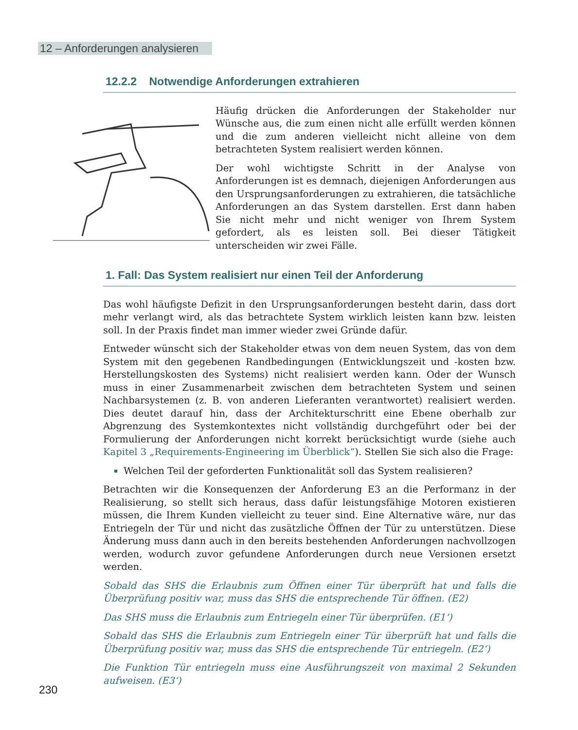12 – Anforderungen analysieren
12.2.2 Notwendige Anforderungen extrahieren
Häufig drücken die Anforderungen der Stakeholder nur Wünsche aus, die zum einen nicht alle erfüllt werden können und die zum anderen vielleicht nicht alleine von dem betrachteten System realisiert werden können.
Der wohl wichtigste Schritt in der Analyse von Anforderungen ist es demnach, diejenigen Anforderungen aus den Ursprungsanforderungen zu extrahieren, die tatsächliche Anforderungen an das System darstellen. Erst dann haben Sie nicht mehr und nicht weniger von Ihrem System gefordert, als es leisten soll. Bei dieser Tätigkeit unterscheiden wir zwei Fälle.
1. Fall: Das System realisiert nur einen Teil der Anforderung
Das wohl häufigste Defizit in den Ursprungsanforderungen besteht darin, dass dort mehr verlangt wird, als das betrachtete System wirklich leisten kann bzw. leisten soll. In der Praxis findet man immer wieder zwei Gründe dafür.
Entweder wünscht sich der Stakeholder etwas von dem neuen System, das von dem System mit den gegebenen Randbedingungen (Entwicklungszeit und -kosten bzw. Herstellungskosten des Systems) nicht realisiert werden kann. Oder der Wunsch muss in einer Zusammenarbeit zwischen dem betrachteten System und seinen Nachbarsystemen (z. B. von anderen Lieferanten verantwortet) realisiert werden. Dies deutet darauf hin, dass der Architekturschritt eine Ebene oberhalb zur Abgrenzung des Systemkontextes nicht vollständig durchgeführt oder bei der Formulierung der Anforderungen nicht korrekt berücksichtigt wurde (siehe auch Kapitel 3 „Requirements-Engineering im Überblick“). Stellen Sie sich also die Frage:
Welchen Teil der geforderten Funktionalität soll das System realisieren?
Betrachten wir die Konsequenzen der Anforderung E3 an die Performanz in der Realisierung, so stellt sich heraus, dass dafür leistungsfähige Motoren existieren müssen, die Ihrem Kunden vielleicht zu teuer sind. Eine Alternative wäre, nur das Entriegeln der Tür und nicht das zusätzliche Öffnen der Tür zu unterstützen. Diese Änderung muss dann auch in den bereits bestehenden Anforderungen nachvollzogen werden, wodurch zuvor gefundene Anforderungen durch neue Versionen ersetzt werden.
Sobald das SHS die Erlaubnis zum Öffnen einer Tür überprüft hat und falls die Überprüfung positiv war, muss das SHS die entsprechende Tür öffnen. (E2)
Das SHS muss die Erlaubnis zum Entriegeln einer Tür überprüfen. (E1‘)
Sobald das SHS die Erlaubnis zum Entriegeln einer Tür überprüft hat und falls die Überprüfung positiv war, muss das SHS die entsprechende Tür entriegeln. (E2‘)
Die Funktion Tür entriegeln muss eine Ausführungszeit von maximal 2 Sekunden aufweisen. (E3‘)
230